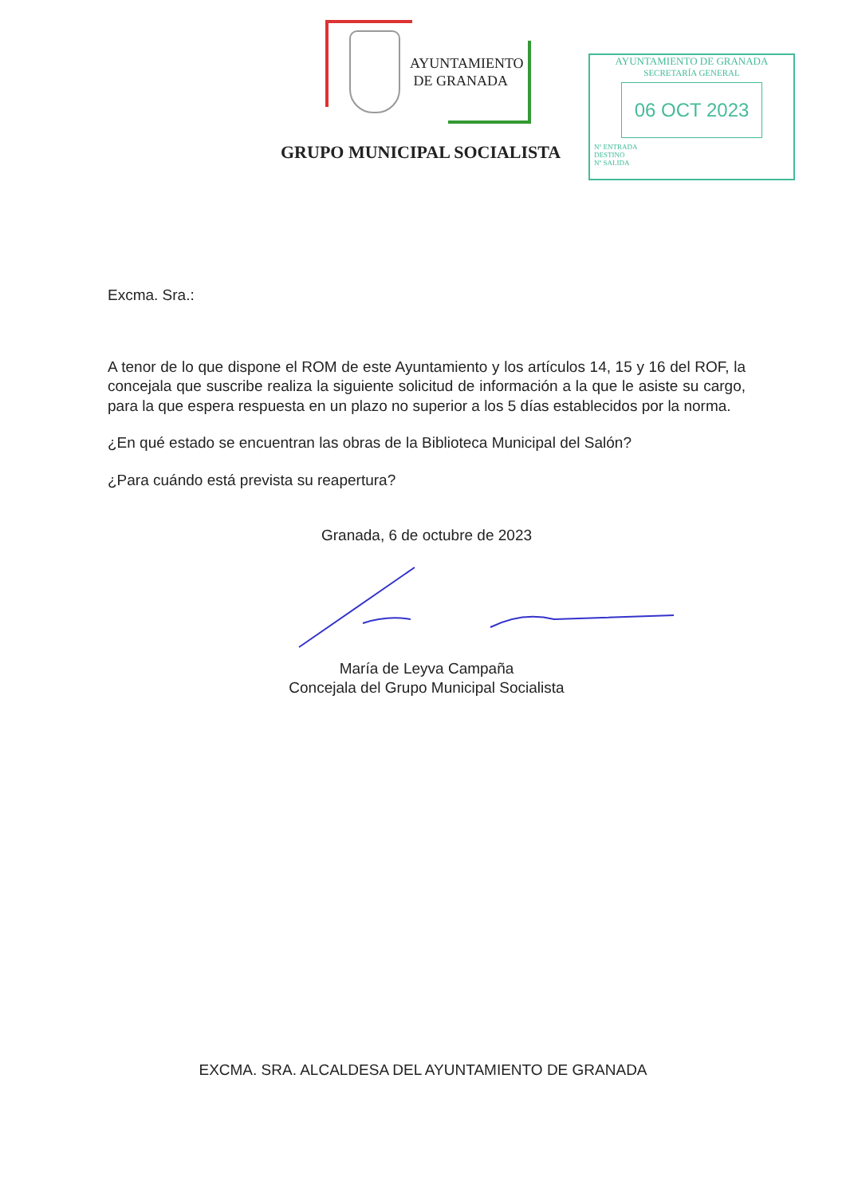AYUNTAMIENTO
DE GRANADA
AYUNTAMIENTO DE GRANADA
SECRETARÍA GENERAL
06 OCT 2023
Nº ENTRADA
DESTINO
Nº SALIDA
GRUPO MUNICIPAL SOCIALISTA
Excma. Sra.:
A tenor de lo que dispone el ROM de este Ayuntamiento y los artículos 14, 15 y 16 del ROF, la concejala que suscribe realiza la siguiente solicitud de información a la que le asiste su cargo, para la que espera respuesta en un plazo no superior a los 5 días establecidos por la norma.
¿En qué estado se encuentran las obras de la Biblioteca Municipal del Salón?
¿Para cuándo está prevista su reapertura?
Granada, 6 de octubre de 2023
María de Leyva Campaña
Concejala del Grupo Municipal Socialista
EXCMA. SRA. ALCALDESA DEL AYUNTAMIENTO DE GRANADA